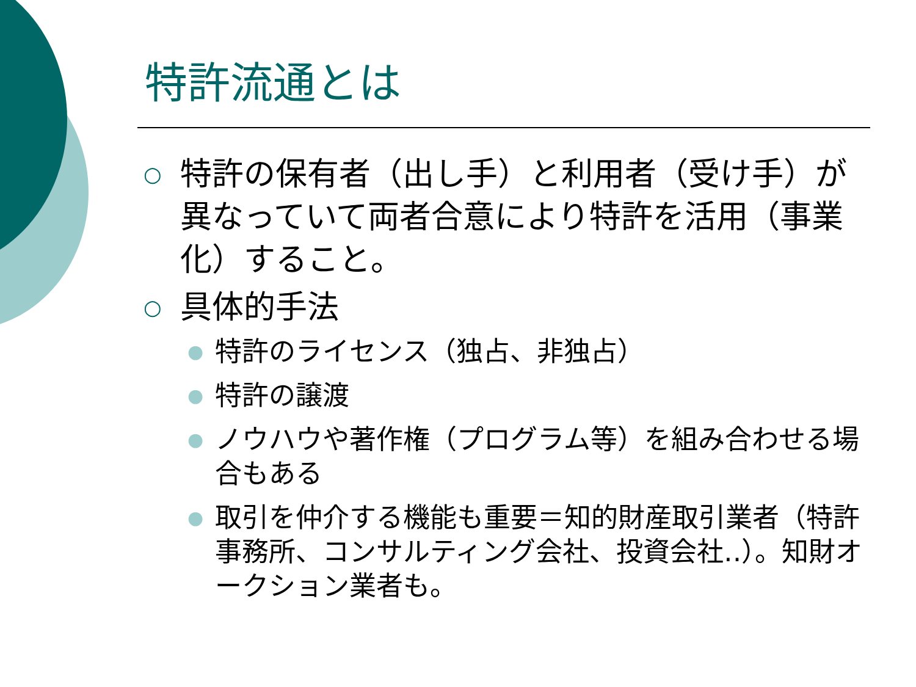特許流通とは
○ 特許の保有者（出し手）と利用者（受け手）が異なっていて両者合意により特許を活用（事業化）すること。
○ 具体的手法
● 特許のライセンス（独占、非独占）
● 特許の譲渡
● ノウハウや著作権（プログラム等）を組み合わせる場合もある
● 取引を仲介する機能も重要＝知的財産取引業者（特許事務所、コンサルティング会社、投資会社‥）。知財オークション業者も。